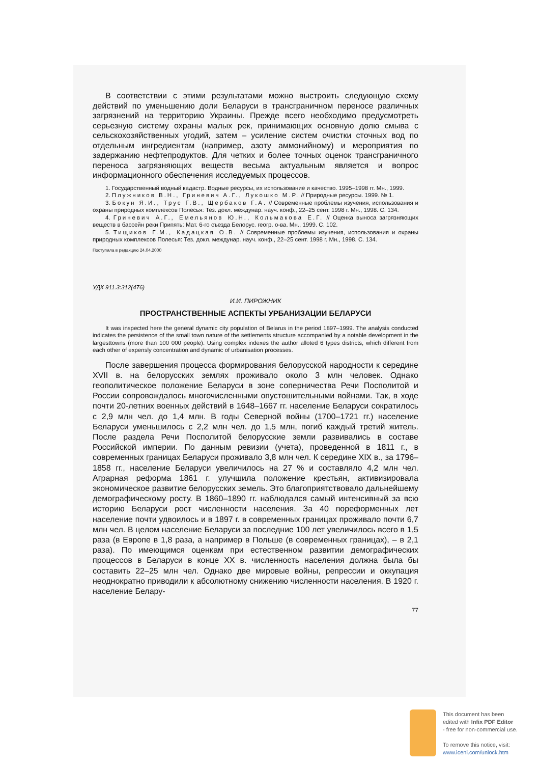В соответствии с этими результатами можно выстроить следующую схему действий по уменьшению доли Беларуси в трансграничном переносе различных загрязнений на территорию Украины. Прежде всего необходимо предусмотреть серьезную систему охраны малых рек, принимающих основную долю смыва с сельскохозяйственных угодий, затем – усиление систем очистки сточных вод по отдельным ингредиентам (например, азоту аммонийному) и мероприятия по задержанию нефтепродуктов. Для четких и более точных оценок трансграничного переноса загрязняющих веществ весьма актуальным является и вопрос информационного обеспечения исследуемых процессов.
1. Государственный водный кадастр. Водные ресурсы, их использование и качество. 1995–1998 гг. Мн., 1999.
2. Плужников В.Н., Гриневич А.Г., Лукошко М.Р. // Природные ресурсы. 1999. № 1.
3. Бокун Я.И., Трус Г.В., Щербаков Г.А. // Современные проблемы изучения, использования и охраны природных комплексов Полесья: Тез. докл. междунар. науч. конф., 22–25 сент. 1998 г. Мн., 1998. С. 134.
4. Гриневич А.Г., Емельянов Ю.Н., Кольмакова Е.Г. // Оценка выноса загрязняющих веществ в бассейн реки Припять: Мат. 6-го съезда Белорус. геогр. о-ва. Мн., 1999. С. 102.
5. Тищиков Г.М., Кадацкая О.В. // Современные проблемы изучения, использования и охраны природных комплексов Полесья: Тез. докл. междунар. науч. конф., 22–25 сент. 1998 г. Мн., 1998. С. 134.
Поступила в редакцию 24.04.2000
УДК 911.3:312(476)
И.И. ПИРОЖНИК
ПРОСТРАНСТВЕННЫЕ АСПЕКТЫ УРБАНИЗАЦИИ БЕЛАРУСИ
It was inspected here the general dynamic city population of Belarus in the period 1897–1999. The analysis conducted indicates the persistence of the small town nature of the settlements structure accompanied by a notable development in the largesttowns (more than 100 000 people). Using complex indexes the author alloted 6 types districts, which different from each other of expensly concentration and dynamic of urbanisation processes.
После завершения процесса формирования белорусской народности к середине XVII в. на белорусских землях проживало около 3 млн человек. Однако геополитическое положение Беларуси в зоне соперничества Речи Посполитой и России сопровождалось многочисленными опустошительными войнами. Так, в ходе почти 20-летних военных действий в 1648–1667 гг. население Беларуси сократилось с 2,9 млн чел. до 1,4 млн. В годы Северной войны (1700–1721 гг.) население Беларуси уменьшилось с 2,2 млн чел. до 1,5 млн, погиб каждый третий житель. После раздела Речи Посполитой белорусские земли развивались в составе Российской империи. По данным ревизии (учета), проведенной в 1811 г., в современных границах Беларуси проживало 3,8 млн чел. К середине XIX в., за 1796–1858 гг., население Беларуси увеличилось на 27 % и составляло 4,2 млн чел. Аграрная реформа 1861 г. улучшила положение крестьян, активизировала экономическое развитие белорусских земель. Это благоприятствовало дальнейшему демографическому росту. В 1860–1890 гг. наблюдался самый интенсивный за всю историю Беларуси рост численности населения. За 40 пореформенных лет население почти удвоилось и в 1897 г. в современных границах проживало почти 6,7 млн чел. В целом население Беларуси за последние 100 лет увеличилось всего в 1,5 раза (в Европе в 1,8 раза, а например в Польше (в современных границах), – в 2,1 раза). По имеющимся оценкам при естественном развитии демографических процессов в Беларуси в конце XX в. численность населения должна была бы составить 22–25 млн чел. Однако две мировые войны, репрессии и оккупация неоднократно приводили к абсолютному снижению численности населения. В 1920 г. население Белару-
77
This document has been
edited with Infix PDF Editor
- free for non-commercial use.
To remove this notice, visit:
www.iceni.com/unlock.htm